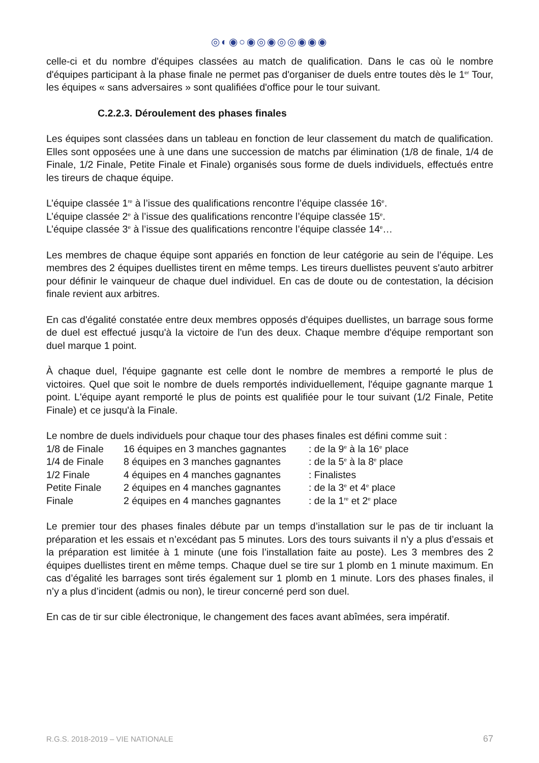◎◐◉○◉◎◉◎◎◉◉◉
celle-ci et du nombre d'équipes classées au match de qualification. Dans le cas où le nombre d'équipes participant à la phase finale ne permet pas d'organiser de duels entre toutes dès le 1<sup>er</sup> Tour, les équipes « sans adversaires » sont qualifiées d'office pour le tour suivant.
C.2.2.3. Déroulement des phases finales
Les équipes sont classées dans un tableau en fonction de leur classement du match de qualification. Elles sont opposées une à une dans une succession de matchs par élimination (1/8 de finale, 1/4 de Finale, 1/2 Finale, Petite Finale et Finale) organisés sous forme de duels individuels, effectués entre les tireurs de chaque équipe.
L’équipe classée 1<sup>re</sup> à l’issue des qualifications rencontre l’équipe classée 16<sup>e</sup>.
L’équipe classée 2<sup>e</sup> à l’issue des qualifications rencontre l’équipe classée 15<sup>e</sup>.
L’équipe classée 3<sup>e</sup> à l’issue des qualifications rencontre l’équipe classée 14<sup>e</sup>…
Les membres de chaque équipe sont appariés en fonction de leur catégorie au sein de l’équipe. Les membres des 2 équipes duellistes tirent en même temps. Les tireurs duellistes peuvent s'auto arbitrer pour définir le vainqueur de chaque duel individuel. En cas de doute ou de contestation, la décision finale revient aux arbitres.
En cas d'égalité constatée entre deux membres opposés d'équipes duellistes, un barrage sous forme de duel est effectué jusqu'à la victoire de l'un des deux. Chaque membre d'équipe remportant son duel marque 1 point.
À chaque duel, l'équipe gagnante est celle dont le nombre de membres a remporté le plus de victoires. Quel que soit le nombre de duels remportés individuellement, l'équipe gagnante marque 1 point. L'équipe ayant remporté le plus de points est qualifiée pour le tour suivant (1/2 Finale, Petite Finale) et ce jusqu'à la Finale.
Le nombre de duels individuels pour chaque tour des phases finales est défini comme suit :
| 1/8 de Finale | 16 équipes en 3 manches gagnantes | : de la 9<sup>e</sup> à la 16<sup>e</sup> place |
| 1/4 de Finale | 8 équipes en 3 manches gagnantes | : de la 5<sup>e</sup> à la 8<sup>e</sup> place |
| 1/2 Finale | 4 équipes en 4 manches gagnantes | : Finalistes |
| Petite Finale | 2 équipes en 4 manches gagnantes | : de la 3<sup>e</sup> et 4<sup>e</sup> place |
| Finale | 2 équipes en 4 manches gagnantes | : de la 1<sup>re</sup> et 2<sup>e</sup> place |
Le premier tour des phases finales débute par un temps d’installation sur le pas de tir incluant la préparation et les essais et n’excédant pas 5 minutes. Lors des tours suivants il n’y a plus d’essais et la préparation est limitée à 1 minute (une fois l’installation faite au poste). Les 3 membres des 2 équipes duellistes tirent en même temps. Chaque duel se tire sur 1 plomb en 1 minute maximum. En cas d’égalité les barrages sont tirés également sur 1 plomb en 1 minute. Lors des phases finales, il n’y a plus d’incident (admis ou non), le tireur concerné perd son duel.
En cas de tir sur cible électronique, le changement des faces avant abîmées, sera impératif.
R.G.S. 2018-2019 – VIE NATIONALE 67